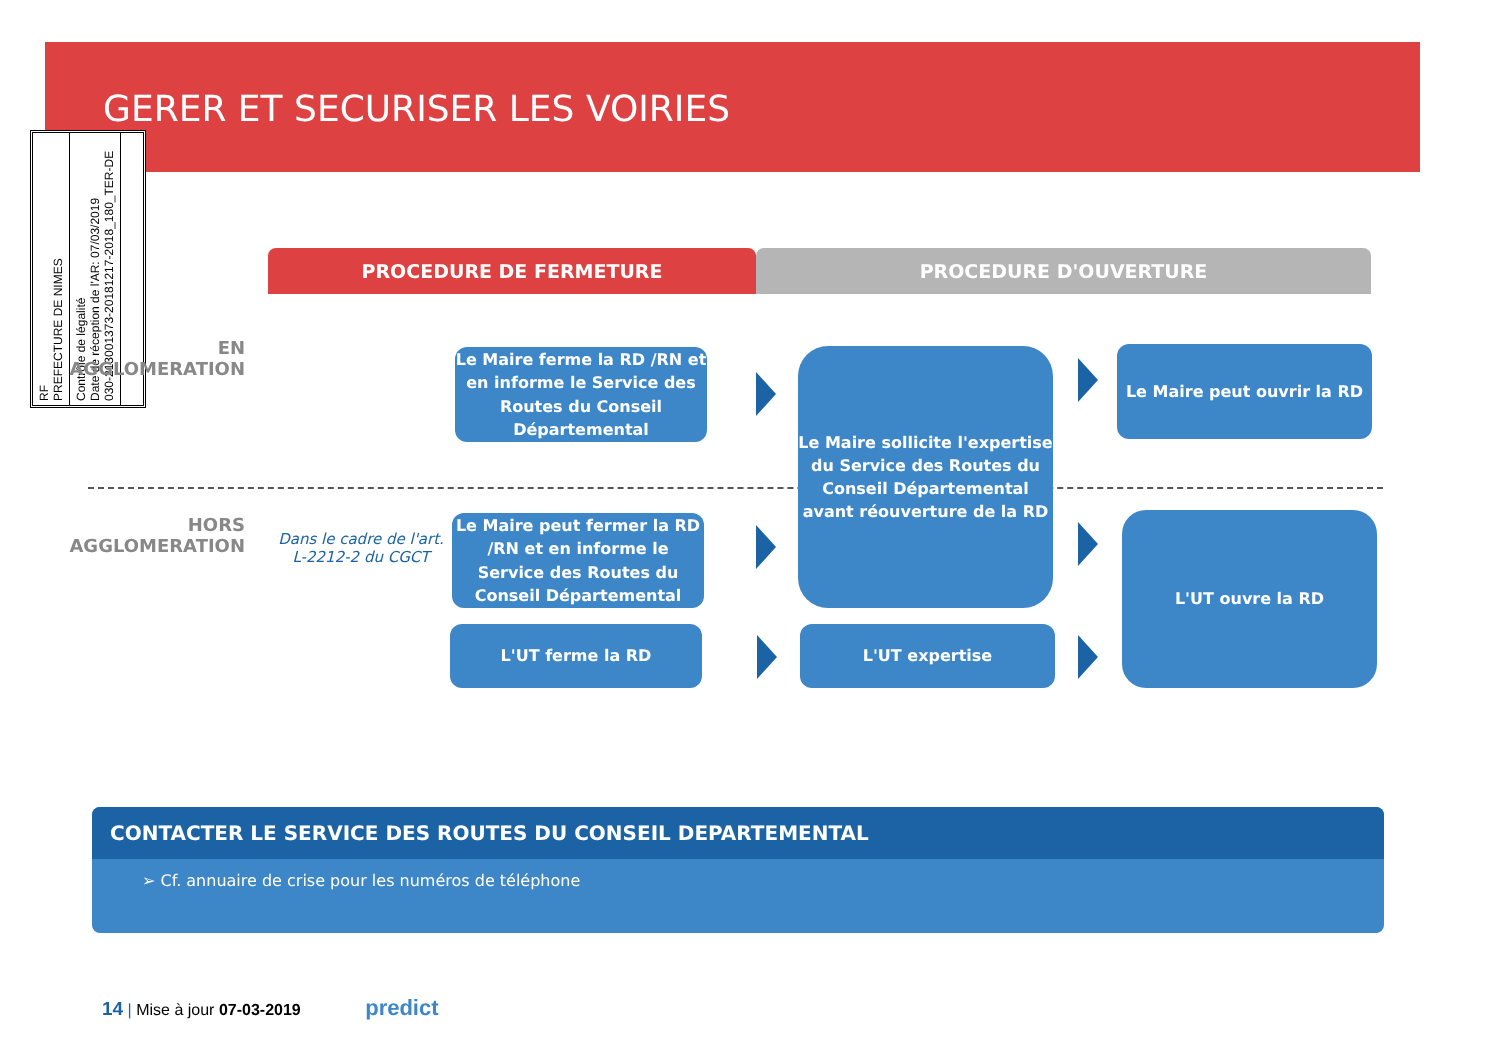GERER ET SECURISER LES VOIRIES
RF
PREFECTURE DE NIMES
Contrôle de légalité
Date de réception de l'AR: 07/03/2019
030-213001373-20181217-2018_180_TER-DE
PROCEDURE DE FERMETURE PROCEDURE D'OUVERTURE
EN
AGGLOMERATION
HORS
AGGLOMERATION
Dans le cadre de l'art. L-2212-2 du CGCT
Le Maire ferme la RD /RN et en informe le Service des Routes du Conseil Départemental
Le Maire peut fermer la RD /RN et en informe le Service des Routes du Conseil Départemental
L'UT ferme la RD
Le Maire sollicite l'expertise du Service des Routes du Conseil Départemental avant réouverture de la RD
L'UT expertise
Le Maire peut ouvrir la RD
L'UT ouvre la RD
CONTACTER LE SERVICE DES ROUTES DU CONSEIL DEPARTEMENTAL
➢ Cf. annuaire de crise pour les numéros de téléphone
14 | Mise à jour 07-03-2019 predict